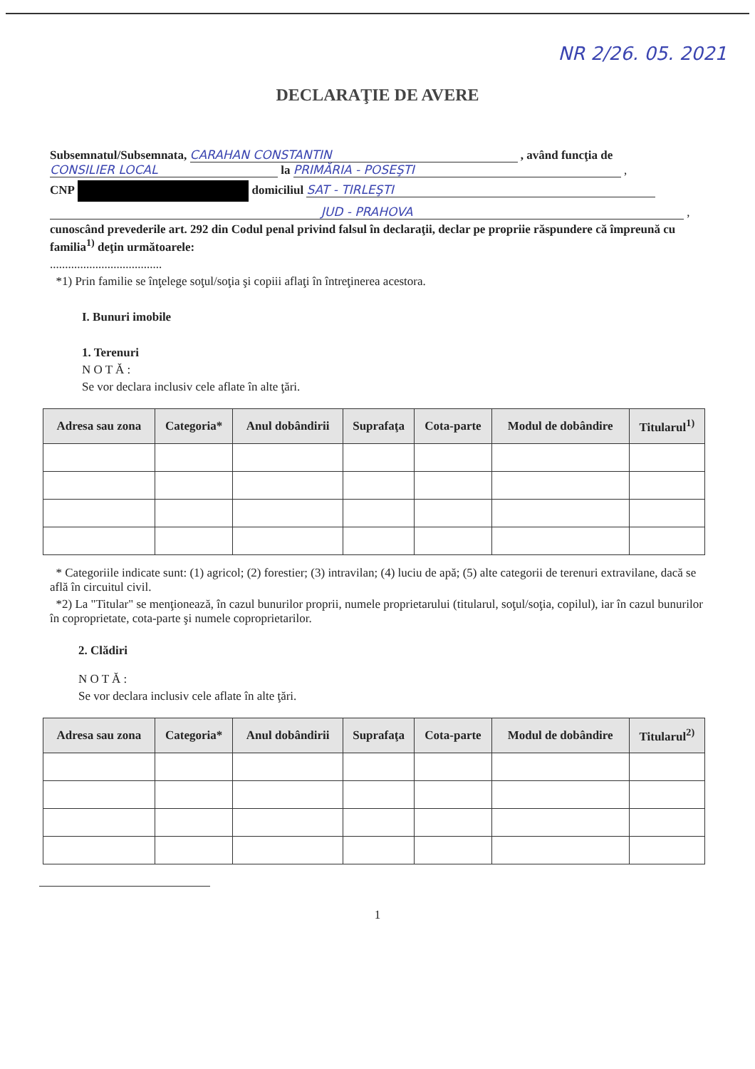NR 2/26. 05. 2021
DECLARAŢIE DE AVERE
Subsemnatul/Subsemnata, CARAHAN CONSTANTIN , având funcţia de CONSILIER LOCAL la PRIMĂRIA - POSEŞTI ,
CNP domiciliul SAT - TIRLEŞTI
JUD - PRAHOVA ,
cunoscând prevederile art. 292 din Codul penal privind falsul în declaraţii, declar pe propriie răspundere că împreună cu familia<sup>1)</sup> deţin următoarele:
.....................................
*1) Prin familie se înţelege soţul/soţia şi copiii aflaţi în întreţinerea acestora.
I. Bunuri imobile
1. Terenuri
N O T Ă :
Se vor declara inclusiv cele aflate în alte ţări.
| Adresa sau zona | Categoria* | Anul dobândirii | Suprafaţa | Cota-parte | Modul de dobândire | Titularul<sup>1)</sup> |
| --- | --- | --- | --- | --- | --- | --- |
* Categoriile indicate sunt: (1) agricol; (2) forestier; (3) intravilan; (4) luciu de apă; (5) alte categorii de terenuri extravilane, dacă se află în circuitul civil.
*2) La "Titular" se menţionează, în cazul bunurilor proprii, numele proprietarului (titularul, soţul/soţia, copilul), iar în cazul bunurilor în coproprietate, cota-parte şi numele coproprietarilor.
2. Clădiri
N O T Ă :
Se vor declara inclusiv cele aflate în alte ţări.
| Adresa sau zona | Categoria* | Anul dobândirii | Suprafaţa | Cota-parte | Modul de dobândire | Titularul<sup>2)</sup> |
| --- | --- | --- | --- | --- | --- | --- |
1